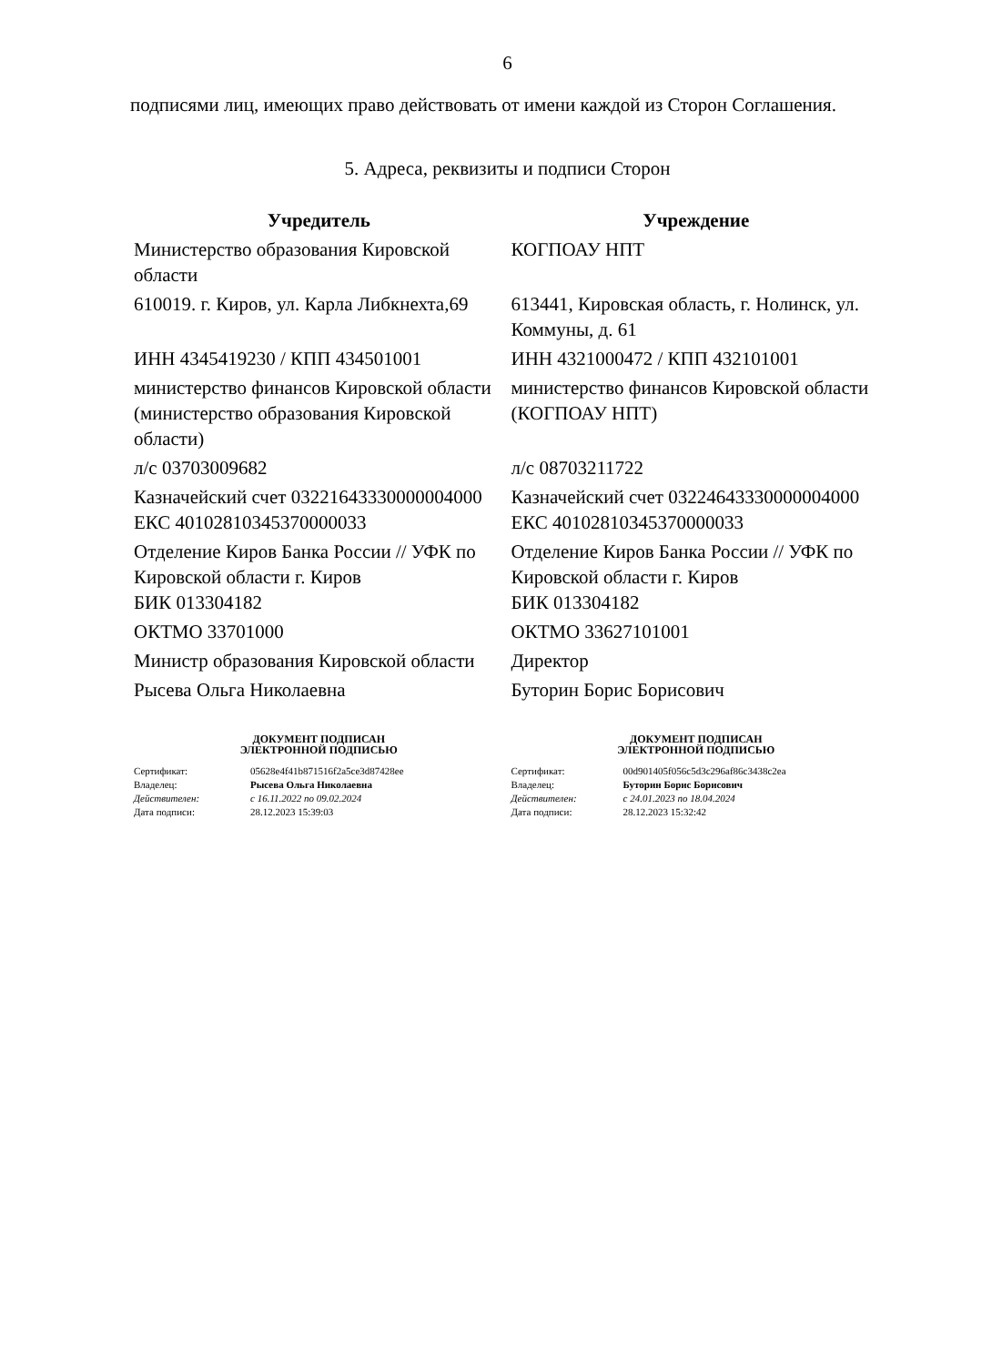6
подписями лиц, имеющих право действовать от имени каждой из Сторон Соглашения.
5. Адреса, реквизиты и подписи Сторон
| Учредитель | Учреждение |
| --- | --- |
| Министерство образования Кировской области | КОГПОАУ НПТ |
| 610019. г. Киров, ул. Карла Либкнехта,69 | 613441, Кировская область, г. Нолинск, ул. Коммуны, д. 61 |
| ИНН 4345419230 / КПП 434501001 | ИНН 4321000472 / КПП 432101001 |
| министерство финансов Кировской области (министерство образования Кировской области) | министерство финансов Кировской области (КОГПОАУ НПТ) |
| л/с 03703009682 | л/с 08703211722 |
| Казначейский счет 03221643330000004000 ЕКС 40102810345370000033 | Казначейский счет 03224643330000004000 ЕКС 40102810345370000033 |
| Отделение Киров Банка России // УФК по Кировской области г. Киров БИК 013304182 | Отделение Киров Банка России // УФК по Кировской области г. Киров БИК 013304182 |
| ОКТМО 33701000 | ОКТМО 33627101001 |
| Министр образования Кировской области | Директор |
| Рысева Ольга Николаевна | Буторин Борис Борисович |
| ДОКУМЕНТ ПОДПИСАН ЭЛЕКТРОННОЙ ПОДПИСЬЮ / Сертификат: / 05628e4f41b871516f2a5ce3d87428ee / / Владелец: / Рысева Ольга Николаевна / / Действителен: / с 16.11.2022 по 09.02.2024 / / Дата подписи: / 28.12.2023 15:39:03 / | ДОКУМЕНТ ПОДПИСАН ЭЛЕКТРОННОЙ ПОДПИСЬЮ / Сертификат: / 00d901405f056c5d3c296af86c3438c2ea / / Владелец: / Буторин Борис Борисович / / Действителен: / с 24.01.2023 по 18.04.2024 / / Дата подписи: / 28.12.2023 15:32:42 / |